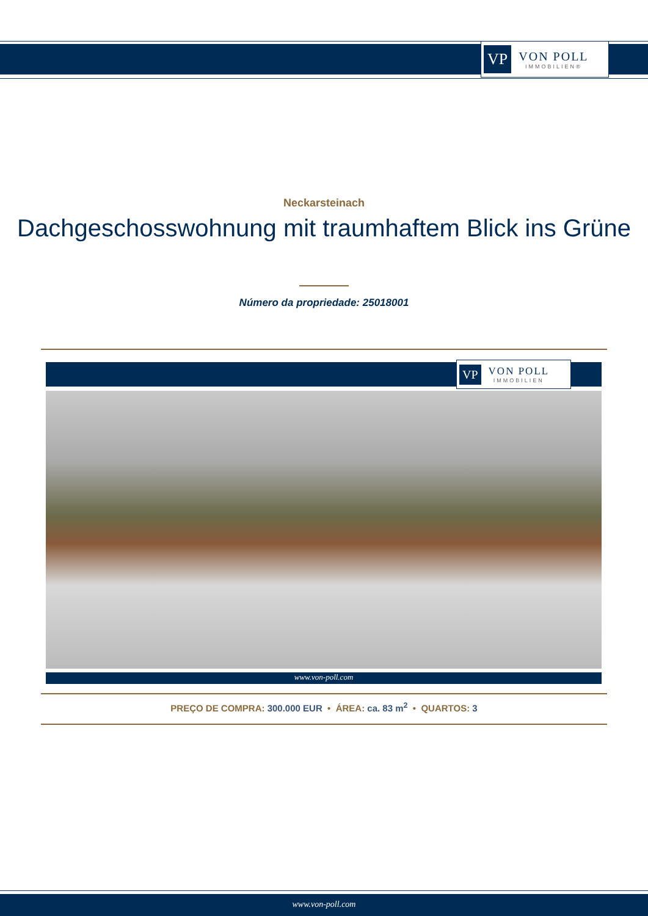VP VON POLL
IMMOBILIEN®
Neckarsteinach
Dachgeschosswohnung mit traumhaftem Blick ins Grüne
Número da propriedade: 25018001
VP VON POLL
IMMOBILIEN
www.von-poll.com
PREÇO DE COMPRA: 300.000 EUR • ÁREA: ca. 83 m<sup>2</sup> • QUARTOS: 3
www.von-poll.com